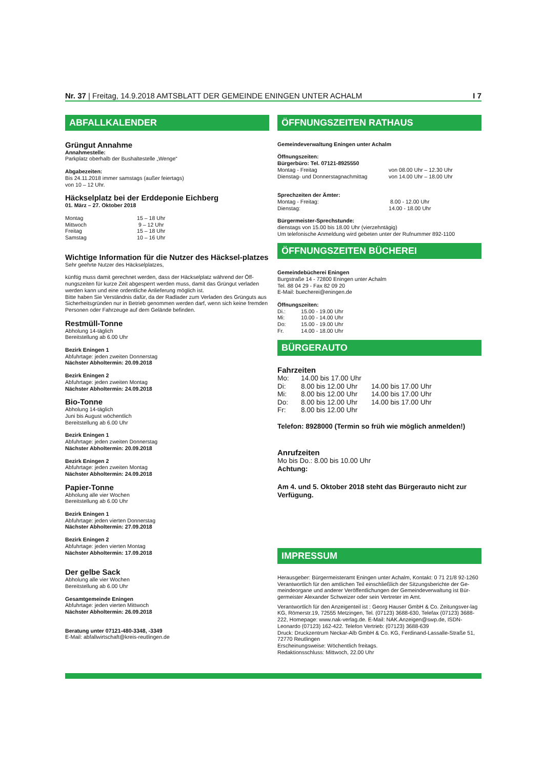Nr. 37 | Freitag, 14.9.2018 AMTSBLATT DER GEMEINDE ENINGEN UNTER ACHALM I 7
ABFALLKALENDER
Grüngut Annahme
Annahmestelle:
Parkplatz oberhalb der Bushaltestelle „Wenge“
Abgabezeiten:
Bis 24.11.2018 immer samstags (außer feiertags)
von 10 – 12 Uhr.
Häckselplatz bei der Erddeponie Eichberg
01. März – 27. Oktober 2018
| Montag | 15 – 18 Uhr |
| Mittwoch | 9 – 12 Uhr |
| Freitag | 15 – 18 Uhr |
| Samstag | 10 – 16 Uhr |
Wichtige Information für die Nutzer des Häcksel-platzes
Sehr geehrte Nutzer des Häckselplatzes,
künftig muss damit gerechnet werden, dass der Häckselplatz während der Öff-nungszeiten für kurze Zeit abgesperrt werden muss, damit das Grüngut verladen werden kann und eine ordentliche Anlieferung möglich ist.
Bitte haben Sie Verständnis dafür, da der Radlader zum Verladen des Grünguts aus Sicherheitsgründen nur in Betrieb genommen werden darf, wenn sich keine fremden Personen oder Fahrzeuge auf dem Gelände befinden.
Restmüll-Tonne
Abholung 14-täglich
Bereitstellung ab 6.00 Uhr
Bezirk Eningen 1
Abfuhrtage: jeden zweiten Donnerstag
Nächster Abholtermin: 20.09.2018
Bezirk Eningen 2
Abfuhrtage: jeden zweiten Montag
Nächster Abholtermin: 24.09.2018
Bio-Tonne
Abholung 14-täglich
Juni bis August wöchentlich
Bereitstellung ab 6.00 Uhr
Bezirk Eningen 1
Abfuhrtage: jeden zweiten Donnerstag
Nächster Abholtermin: 20.09.2018
Bezirk Eningen 2
Abfuhrtage: jeden zweiten Montag
Nächster Abholtermin: 24.09.2018
Papier-Tonne
Abholung alle vier Wochen
Bereitstellung ab 6.00 Uhr
Bezirk Eningen 1
Abfuhrtage: jeden vierten Donnerstag
Nächster Abholtermin: 27.09.2018
Bezirk Eningen 2
Abfuhrtage: jeden vierten Montag
Nächster Abholtermin: 17.09.2018
Der gelbe Sack
Abholung alle vier Wochen
Bereitstellung ab 6.00 Uhr
Gesamtgemeinde Eningen
Abfuhrtage: jeden vierten Mittwoch
Nächster Abholtermin: 26.09.2018
Beratung unter 07121-480-3348, -3349
E-Mail: abfallwirtschaft@kreis-reutlingen.de
ÖFFNUNGSZEITEN RATHAUS
Gemeindeverwaltung Eningen unter Achalm
Öffnungszeiten:
Bürgerbüro: Tel. 07121-8925550
| Montag - Freitag | von 08.00 Uhr – 12.30 Uhr |
| Dienstag- und Donnerstagnachmittag | von 14.00 Uhr – 18.00 Uhr |
Sprechzeiten der Ämter:
| Montag - Freitag: | 8.00 - 12.00 Uhr |
| Dienstag: | 14.00 - 18.00 Uhr |
Bürgermeister-Sprechstunde:
dienstags von 15.00 bis 18.00 Uhr (vierzehntägig)
Um telefonische Anmeldung wird gebeten unter der Rufnummer 892-1100
ÖFFNUNGSZEITEN BÜCHEREI
Gemeindebücherei Eningen
Burgstraße 14 - 72800 Eningen unter Achalm
Tel. 88 04 29 - Fax 82 09 20
E-Mail: buecherei@eningen.de
Öffnungszeiten:
| Di.: | 15.00 - 19.00 Uhr |
| Mi: | 10.00 - 14.00 Uhr |
| Do: | 15.00 - 19.00 Uhr |
| Fr. | 14.00 - 18.00 Uhr |
BÜRGERAUTO
Fahrzeiten
| Mo: | 14.00 bis 17.00 Uhr | |
| Di: | 8.00 bis 12.00 Uhr | 14.00 bis 17.00 Uhr |
| Mi: | 8.00 bis 12.00 Uhr | 14.00 bis 17.00 Uhr |
| Do: | 8.00 bis 12.00 Uhr | 14.00 bis 17.00 Uhr |
| Fr: | 8.00 bis 12.00 Uhr | |
Telefon: 8928000 (Termin so früh wie möglich anmelden!)
Anrufzeiten
Mo bis Do.: 8.00 bis 10.00 Uhr
Achtung:
Am 4. und 5. Oktober 2018 steht das Bürgerauto nicht zur Verfügung.
IMPRESSUM
Herausgeber: Bürgermeisteramt Eningen unter Achalm, Kontakt: 0 71 21/8 92-1260
Verantwortlich für den amtlichen Teil einschließlich der Sitzungsberichte der Ge-meindeorgane und anderer Veröffentlichungen der Gemeindeverwaltung ist Bür-germeister Alexander Schweizer oder sein Vertreter im Amt.
Verantwortlich für den Anzeigenteil ist : Georg Hauser GmbH & Co. Zeitungsver-lag KG, Römerstr.19, 72555 Metzingen, Tel. (07123) 3688-630, Telefax (07123) 3688-222, Homepage: www.nak-verlag.de. E-Mail: NAK.Anzeigen@swp.de, ISDN-Leonardo (07123) 162-422. Telefon Vertrieb: (07123) 3688-639
Druck: Druckzentrum Neckar-Alb GmbH & Co. KG, Ferdinand-Lassalle-Straße 51, 72770 Reutlingen
Erscheinungsweise: Wöchentlich freitags.
Redaktionsschluss: Mittwoch, 22.00 Uhr